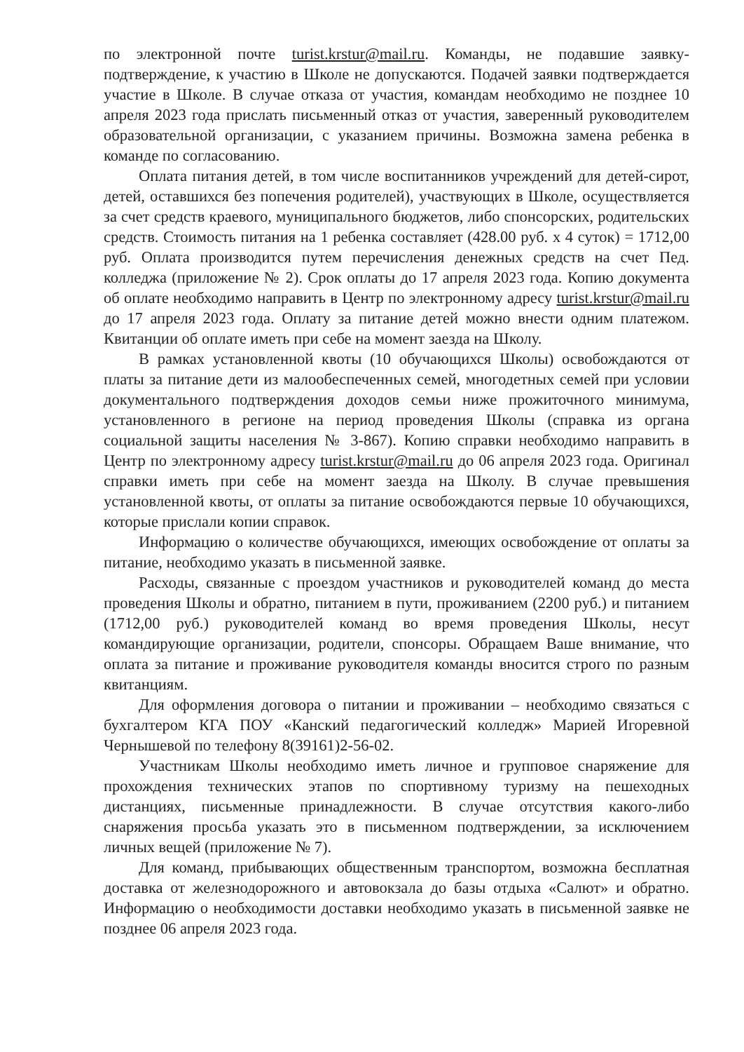по электронной почте turist.krstur@mail.ru. Команды, не подавшие заявку-подтверждение, к участию в Школе не допускаются. Подачей заявки подтверждается участие в Школе. В случае отказа от участия, командам необходимо не позднее 10 апреля 2023 года прислать письменный отказ от участия, заверенный руководителем образовательной организации, с указанием причины. Возможна замена ребенка в команде по согласованию.
Оплата питания детей, в том числе воспитанников учреждений для детей-сирот, детей, оставшихся без попечения родителей), участвующих в Школе, осуществляется за счет средств краевого, муниципального бюджетов, либо спонсорских, родительских средств. Стоимость питания на 1 ребенка составляет (428.00 руб. х 4 суток) = 1712,00 руб. Оплата производится путем перечисления денежных средств на счет Пед. колледжа (приложение № 2). Срок оплаты до 17 апреля 2023 года. Копию документа об оплате необходимо направить в Центр по электронному адресу turist.krstur@mail.ru до 17 апреля 2023 года. Оплату за питание детей можно внести одним платежом. Квитанции об оплате иметь при себе на момент заезда на Школу.
В рамках установленной квоты (10 обучающихся Школы) освобождаются от платы за питание дети из малообеспеченных семей, многодетных семей при условии документального подтверждения доходов семьи ниже прожиточного минимума, установленного в регионе на период проведения Школы (справка из органа социальной защиты населения № 3-867). Копию справки необходимо направить в Центр по электронному адресу turist.krstur@mail.ru до 06 апреля 2023 года. Оригинал справки иметь при себе на момент заезда на Школу. В случае превышения установленной квоты, от оплаты за питание освобождаются первые 10 обучающихся, которые прислали копии справок.
Информацию о количестве обучающихся, имеющих освобождение от оплаты за питание, необходимо указать в письменной заявке.
Расходы, связанные с проездом участников и руководителей команд до места проведения Школы и обратно, питанием в пути, проживанием (2200 руб.) и питанием (1712,00 руб.) руководителей команд во время проведения Школы, несут командирующие организации, родители, спонсоры. Обращаем Ваше внимание, что оплата за питание и проживание руководителя команды вносится строго по разным квитанциям.
Для оформления договора о питании и проживании – необходимо связаться с бухгалтером КГА ПОУ «Канский педагогический колледж» Марией Игоревной Чернышевой по телефону 8(39161)2-56-02.
Участникам Школы необходимо иметь личное и групповое снаряжение для прохождения технических этапов по спортивному туризму на пешеходных дистанциях, письменные принадлежности. В случае отсутствия какого-либо снаряжения просьба указать это в письменном подтверждении, за исключением личных вещей (приложение № 7).
Для команд, прибывающих общественным транспортом, возможна бесплатная доставка от железнодорожного и автовокзала до базы отдыха «Салют» и обратно. Информацию о необходимости доставки необходимо указать в письменной заявке не позднее 06 апреля 2023 года.